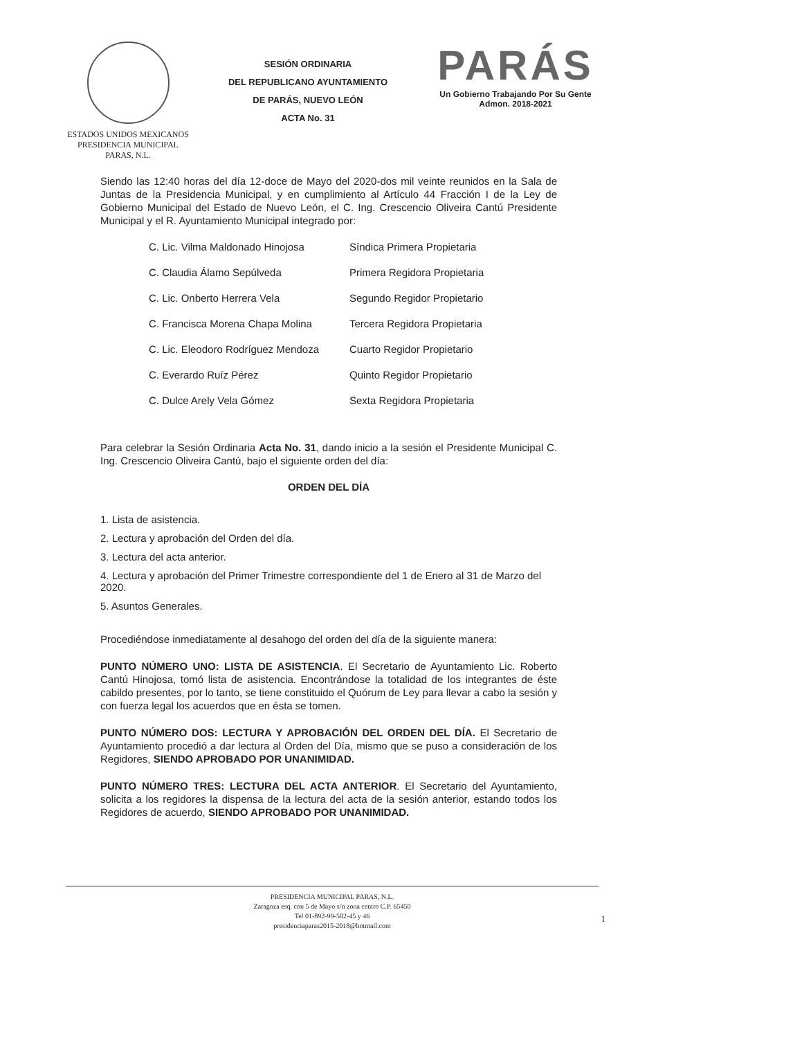ESTADOS UNIDOS MEXICANOS
PRESIDENCIA MUNICIPAL
PARAS, N.L.
SESIÓN ORDINARIA
DEL REPUBLICANO AYUNTAMIENTO
DE PARÁS, NUEVO LEÓN
ACTA No. 31
PARÁS
Un Gobierno Trabajando Por Su Gente
Admon. 2018-2021
Siendo las 12:40 horas del día 12-doce de Mayo del 2020-dos mil veinte reunidos en la Sala de Juntas de la Presidencia Municipal, y en cumplimiento al Artículo 44 Fracción I de la Ley de Gobierno Municipal del Estado de Nuevo León, el C. Ing. Crescencio Oliveira Cantú Presidente Municipal y el R. Ayuntamiento Municipal integrado por:
C. Lic. Vilma Maldonado Hinojosa Síndica Primera Propietaria
C. Claudia Álamo Sepúlveda Primera Regidora Propietaria
C. Lic. Onberto Herrera Vela Segundo Regidor Propietario
C. Francisca Morena Chapa Molina Tercera Regidora Propietaria
C. Lic. Eleodoro Rodríguez Mendoza Cuarto Regidor Propietario
C. Everardo Ruíz Pérez Quinto Regidor Propietario
C. Dulce Arely Vela Gómez Sexta Regidora Propietaria
Para celebrar la Sesión Ordinaria Acta No. 31, dando inicio a la sesión el Presidente Municipal C. Ing. Crescencio Oliveira Cantú, bajo el siguiente orden del día:
ORDEN DEL DÍA
1. Lista de asistencia.
2. Lectura y aprobación del Orden del día.
3. Lectura del acta anterior.
4. Lectura y aprobación del Primer Trimestre correspondiente del 1 de Enero al 31 de Marzo del 2020.
5. Asuntos Generales.
Procediéndose inmediatamente al desahogo del orden del día de la siguiente manera:
PUNTO NÚMERO UNO: LISTA DE ASISTENCIA. El Secretario de Ayuntamiento Lic. Roberto Cantú Hinojosa, tomó lista de asistencia. Encontrándose la totalidad de los integrantes de éste cabildo presentes, por lo tanto, se tiene constituido el Quórum de Ley para llevar a cabo la sesión y con fuerza legal los acuerdos que en ésta se tomen.
PUNTO NÚMERO DOS: LECTURA Y APROBACIÓN DEL ORDEN DEL DÍA. El Secretario de Ayuntamiento procedió a dar lectura al Orden del Día, mismo que se puso a consideración de los Regidores, SIENDO APROBADO POR UNANIMIDAD.
PUNTO NÚMERO TRES: LECTURA DEL ACTA ANTERIOR. El Secretario del Ayuntamiento, solicita a los regidores la dispensa de la lectura del acta de la sesión anterior, estando todos los Regidores de acuerdo, SIENDO APROBADO POR UNANIMIDAD.
PRESIDENCIA MUNICIPAL PARAS, N.L.
Zaragoza esq. con 5 de Mayo s/n zona centro C.P. 65450
Tel 01-892-99-502-45 y 46
presidenciaparas2015-2018@hotmail.com
1